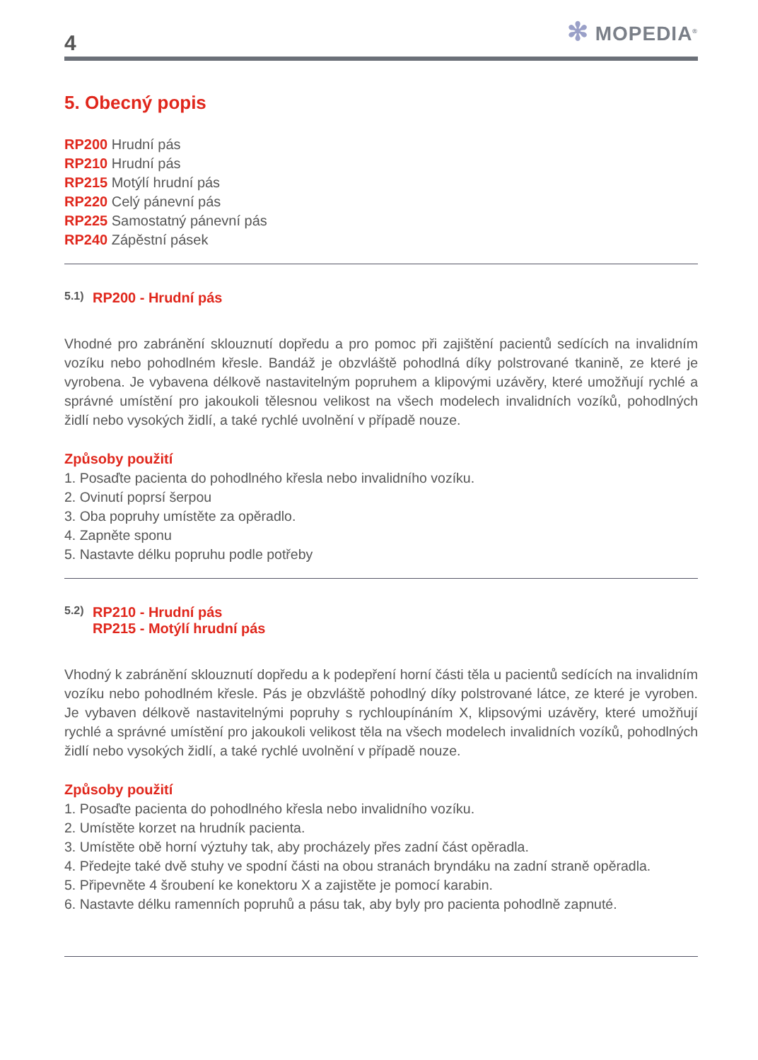4
✻ MOPEDIA<sup>®</sup>
5. Obecný popis
RP200 Hrudní pás
RP210 Hrudní pás
RP215 Motýlí hrudní pás
RP220 Celý pánevní pás
RP225 Samostatný pánevní pás
RP240 Zápěstní pásek
5.1) RP200 - Hrudní pás
Vhodné pro zabránění sklouznutí dopředu a pro pomoc při zajištění pacientů sedících na invalidním vozíku nebo pohodlném křesle. Bandáž je obzvláště pohodlná díky polstrované tkanině, ze které je vyrobena. Je vybavena délkově nastavitelným popruhem a klipovými uzávěry, které umožňují rychlé a správné umístění pro jakoukoli tělesnou velikost na všech modelech invalidních vozíků, pohodlných židlí nebo vysokých židlí, a také rychlé uvolnění v případě nouze.
Způsoby použití
1. Posaďte pacienta do pohodlného křesla nebo invalidního vozíku.
2. Ovinutí poprsí šerpou
3. Oba popruhy umístěte za opěradlo.
4. Zapněte sponu
5. Nastavte délku popruhu podle potřeby
5.2) RP210 - Hrudní pás
RP215 - Motýlí hrudní pás
Vhodný k zabránění sklouznutí dopředu a k podepření horní části těla u pacientů sedících na invalidním vozíku nebo pohodlném křesle. Pás je obzvláště pohodlný díky polstrované látce, ze které je vyroben. Je vybaven délkově nastavitelnými popruhy s rychloupínáním X, klipsovými uzávěry, které umožňují rychlé a správné umístění pro jakoukoli velikost těla na všech modelech invalidních vozíků, pohodlných židlí nebo vysokých židlí, a také rychlé uvolnění v případě nouze.
Způsoby použití
1. Posaďte pacienta do pohodlného křesla nebo invalidního vozíku.
2. Umístěte korzet na hrudník pacienta.
3. Umístěte obě horní výztuhy tak, aby procházely přes zadní část opěradla.
4. Předejte také dvě stuhy ve spodní části na obou stranách bryndáku na zadní straně opěradla.
5. Připevněte 4 šroubení ke konektoru X a zajistěte je pomocí karabin.
6. Nastavte délku ramenních popruhů a pásu tak, aby byly pro pacienta pohodlně zapnuté.